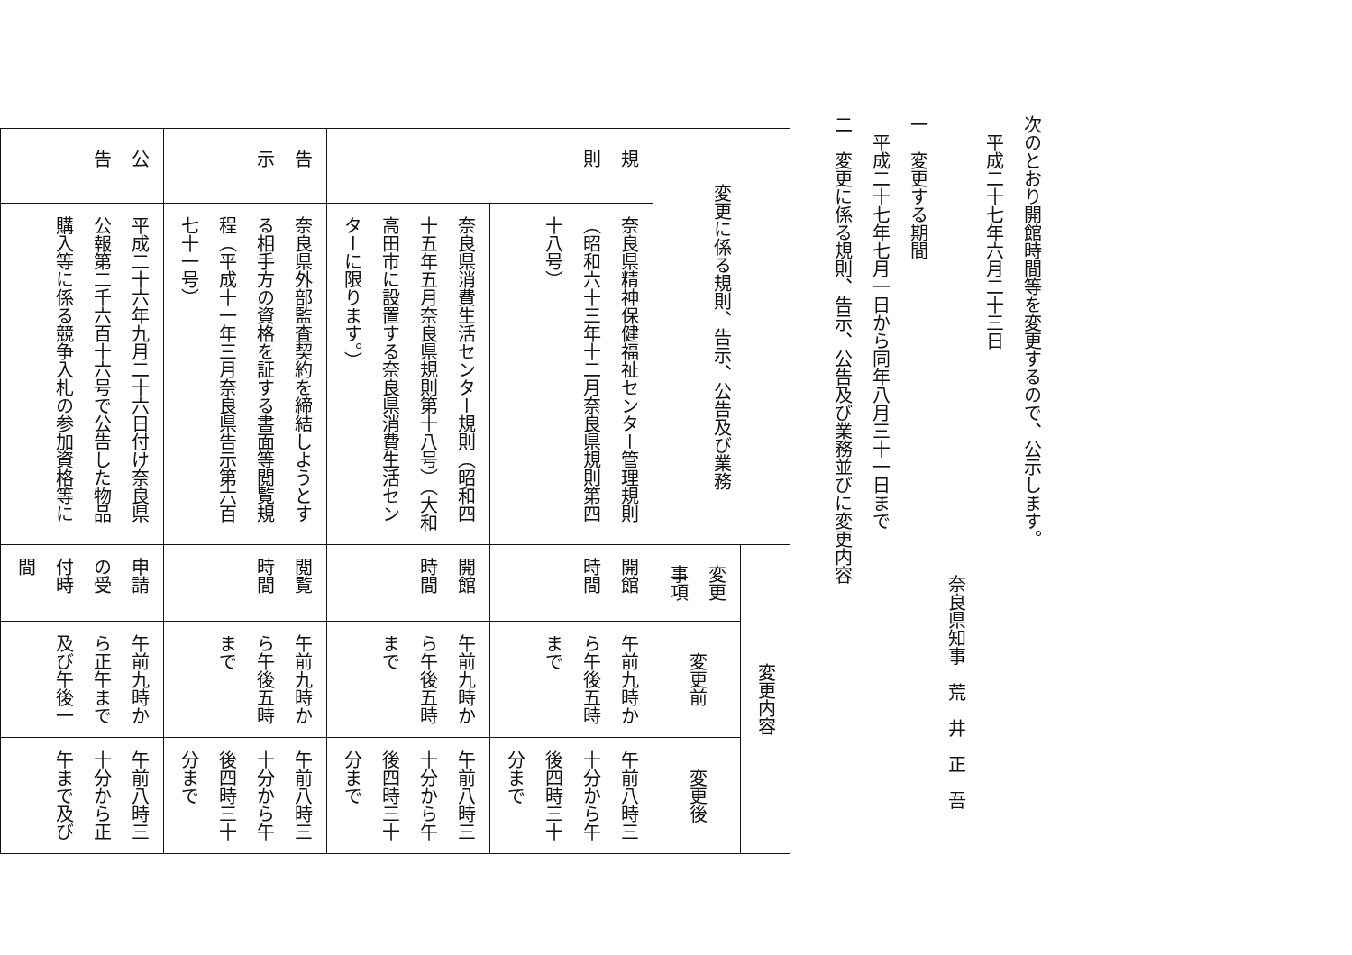次のとおり開館時間等を変更するので、公示します。
平成二十七年六月二十三日
奈良県知事　荒　井　正　吾
一　変更する期間
平成二十七年七月一日から同年八月三十一日まで
二　変更に係る規則、告示、公告及び業務並びに変更内容
| 変更に係る規則、告示、公告及び業務 | | 変更内容 | | |
| | | 変更事項 | 変更前 | 変更後 |
| 規則 | 奈良県精神保健福祉センター管理規則（昭和六十三年十二月奈良県規則第四十八号） | 開館時間 | 午前九時から午後五時まで | 午前八時三十分から午後四時三十分まで |
| | 奈良県消費生活センター規則（昭和四十五年五月奈良県規則第十八号）（大和高田市に設置する奈良県消費生活センターに限ります。） | 開館時間 | 午前九時から午後五時まで | 午前八時三十分から午後四時三十分まで |
| 告示 | 奈良県外部監査契約を締結しようとする相手方の資格を証する書面等閲覧規程（平成十一年三月奈良県告示第六百七十一号） | 閲覧時間 | 午前九時から午後五時まで | 午前八時三十分から午後四時三十分まで |
| 公告 | 平成二十六年九月二十六日付け奈良県公報第二千六百十六号で公告した物品購入等に係る競争入札の参加資格等に | 申請の受付時間 | 午前九時から正午まで及び午後一 | 午前八時三十分から正午まで及び |